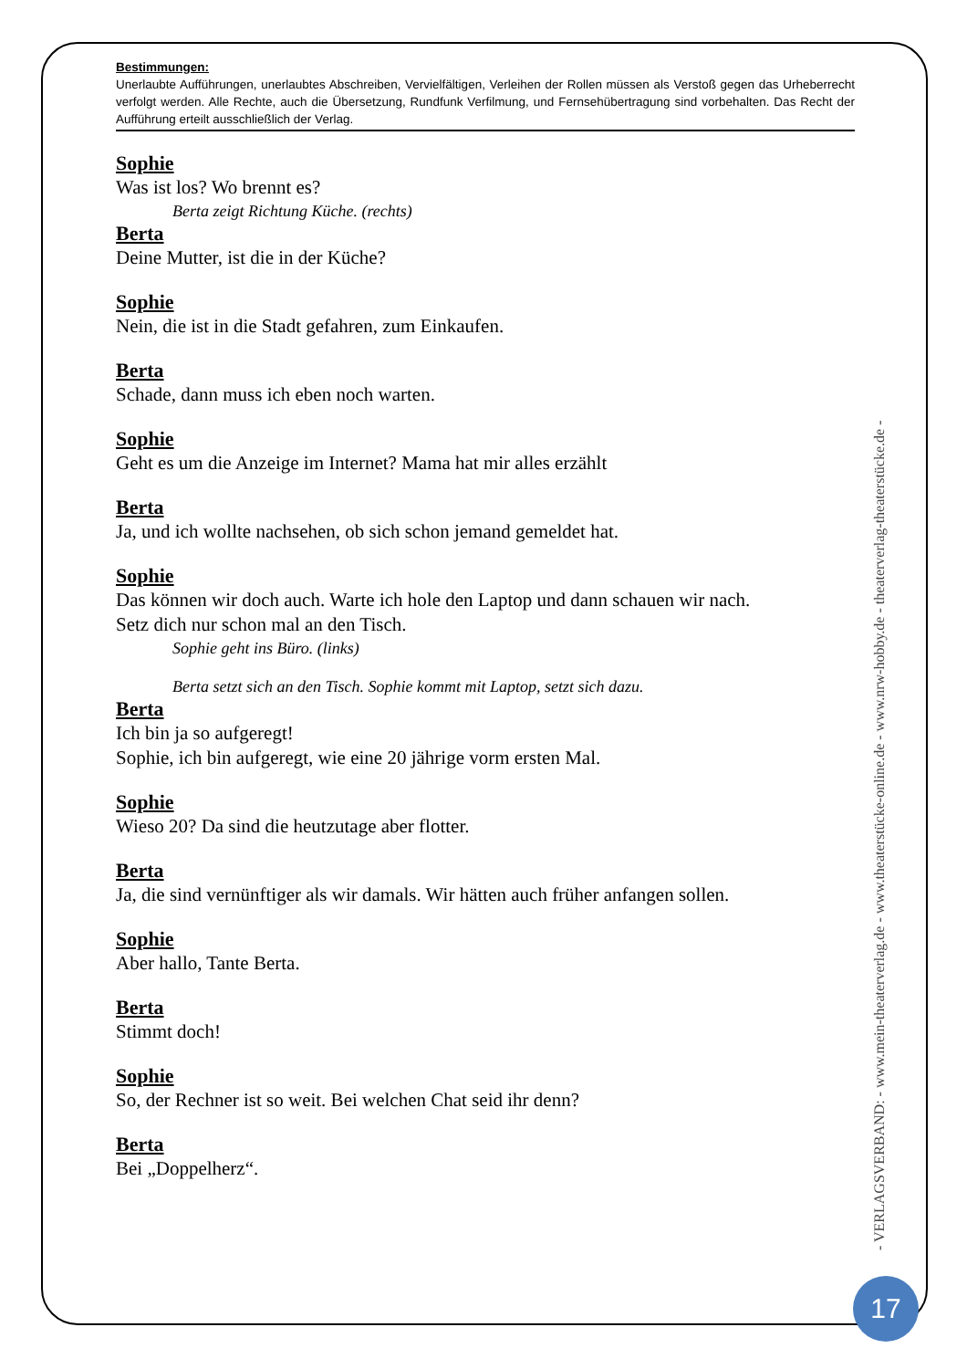Bestimmungen:
Unerlaubte Aufführungen, unerlaubtes Abschreiben, Vervielfältigen, Verleihen der Rollen müssen als Verstoß gegen das Urheberrecht verfolgt werden. Alle Rechte, auch die Übersetzung, Rundfunk Verfilmung, und Fernsehübertragung sind vorbehalten. Das Recht der Aufführung erteilt ausschließlich der Verlag.
Sophie
Was ist los? Wo brennt es?
Berta zeigt Richtung Küche. (rechts)
Berta
Deine Mutter, ist die in der Küche?
Sophie
Nein, die ist in die Stadt gefahren, zum Einkaufen.
Berta
Schade, dann muss ich eben noch warten.
Sophie
Geht es um die Anzeige im Internet? Mama hat mir alles erzählt
Berta
Ja, und ich wollte nachsehen, ob sich schon jemand gemeldet hat.
Sophie
Das können wir doch auch. Warte ich hole den Laptop und dann schauen wir nach.
Setz dich nur schon mal an den Tisch.
Sophie geht ins Büro. (links)
Berta setzt sich an den Tisch. Sophie kommt mit Laptop, setzt sich dazu.
Berta
Ich bin ja so aufgeregt!
Sophie, ich bin aufgeregt, wie eine 20 jährige vorm ersten Mal.
Sophie
Wieso 20? Da sind die heutzutage aber flotter.
Berta
Ja, die sind vernünftiger als wir damals. Wir hätten auch früher anfangen sollen.
Sophie
Aber hallo, Tante Berta.
Berta
Stimmt doch!
Sophie
So, der Rechner ist so weit. Bei welchen Chat seid ihr denn?
Berta
Bei „Doppelherz“.
- VERLAGSVERBAND: - www.mein-theaterverlag.de - www.theaterstücke-online.de - www.nrw-hobby.de - theaterverlag-theaterstücke.de -
17